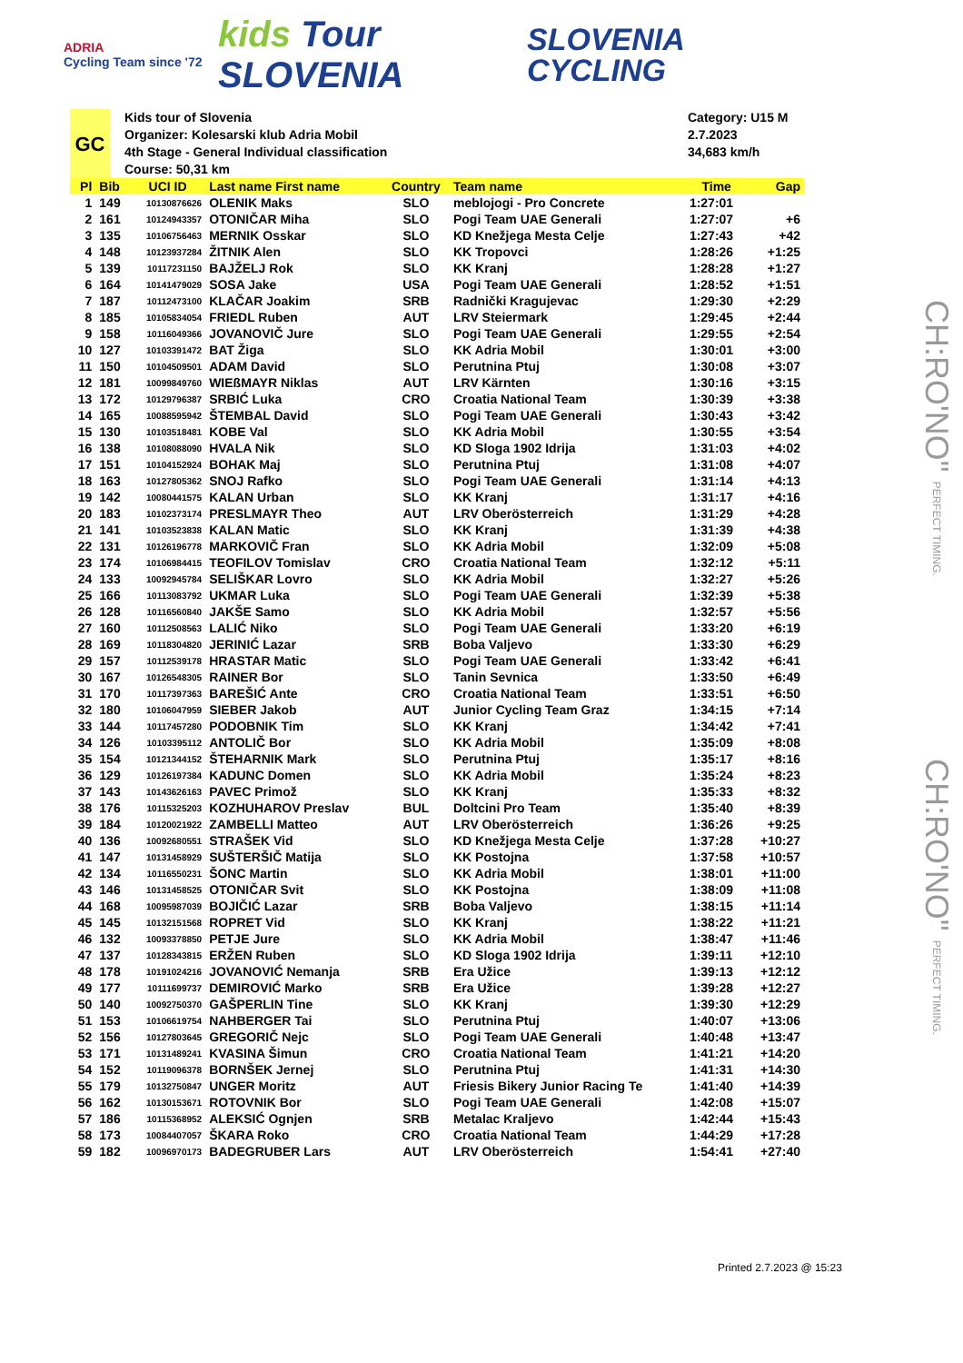ADRIA
Cycling Team since '72
kids Tour SLOVENIA
SLOVENIA
CYCLING
GC
Kids tour of Slovenia
Organizer: Kolesarski klub Adria Mobil
4th Stage - General Individual classification
Course: 50,31 km
Category: U15 M
2.7.2023
34,683 km/h
| Pl | Bib | UCI ID | Last name First name | Country | Team name | Time | Gap |
| --- | --- | --- | --- | --- | --- | --- | --- |
| 1 | 149 | 10130876626 | OLENIK Maks | SLO | meblojogi - Pro Concrete | 1:27:01 | |
| 2 | 161 | 10124943357 | OTONIČAR Miha | SLO | Pogi Team UAE Generali | 1:27:07 | +6 |
| 3 | 135 | 10106756463 | MERNIK Osskar | SLO | KD Knežjega Mesta Celje | 1:27:43 | +42 |
| 4 | 148 | 10123937284 | ŽITNIK Alen | SLO | KK Tropovci | 1:28:26 | +1:25 |
| 5 | 139 | 10117231150 | BAJŽELJ Rok | SLO | KK Kranj | 1:28:28 | +1:27 |
| 6 | 164 | 10141479029 | SOSA Jake | USA | Pogi Team UAE Generali | 1:28:52 | +1:51 |
| 7 | 187 | 10112473100 | KLAČAR Joakim | SRB | Radnički Kragujevac | 1:29:30 | +2:29 |
| 8 | 185 | 10105834054 | FRIEDL Ruben | AUT | LRV Steiermark | 1:29:45 | +2:44 |
| 9 | 158 | 10116049366 | JOVANOVIČ Jure | SLO | Pogi Team UAE Generali | 1:29:55 | +2:54 |
| 10 | 127 | 10103391472 | BAT Žiga | SLO | KK Adria Mobil | 1:30:01 | +3:00 |
| 11 | 150 | 10104509501 | ADAM David | SLO | Perutnina Ptuj | 1:30:08 | +3:07 |
| 12 | 181 | 10099849760 | WIEßMAYR Niklas | AUT | LRV Kärnten | 1:30:16 | +3:15 |
| 13 | 172 | 10129796387 | SRBIĆ Luka | CRO | Croatia National Team | 1:30:39 | +3:38 |
| 14 | 165 | 10088595942 | ŠTEMBAL David | SLO | Pogi Team UAE Generali | 1:30:43 | +3:42 |
| 15 | 130 | 10103518481 | KOBE Val | SLO | KK Adria Mobil | 1:30:55 | +3:54 |
| 16 | 138 | 10108088090 | HVALA Nik | SLO | KD Sloga 1902 Idrija | 1:31:03 | +4:02 |
| 17 | 151 | 10104152924 | BOHAK Maj | SLO | Perutnina Ptuj | 1:31:08 | +4:07 |
| 18 | 163 | 10127805362 | SNOJ Rafko | SLO | Pogi Team UAE Generali | 1:31:14 | +4:13 |
| 19 | 142 | 10080441575 | KALAN Urban | SLO | KK Kranj | 1:31:17 | +4:16 |
| 20 | 183 | 10102373174 | PRESLMAYR Theo | AUT | LRV Oberösterreich | 1:31:29 | +4:28 |
| 21 | 141 | 10103523838 | KALAN Matic | SLO | KK Kranj | 1:31:39 | +4:38 |
| 22 | 131 | 10126196778 | MARKOVIČ Fran | SLO | KK Adria Mobil | 1:32:09 | +5:08 |
| 23 | 174 | 10106984415 | TEOFILOV Tomislav | CRO | Croatia National Team | 1:32:12 | +5:11 |
| 24 | 133 | 10092945784 | SELIŠKAR Lovro | SLO | KK Adria Mobil | 1:32:27 | +5:26 |
| 25 | 166 | 10113083792 | UKMAR Luka | SLO | Pogi Team UAE Generali | 1:32:39 | +5:38 |
| 26 | 128 | 10116560840 | JAKŠE Samo | SLO | KK Adria Mobil | 1:32:57 | +5:56 |
| 27 | 160 | 10112508563 | LALIĆ Niko | SLO | Pogi Team UAE Generali | 1:33:20 | +6:19 |
| 28 | 169 | 10118304820 | JERINIĆ Lazar | SRB | Boba Valjevo | 1:33:30 | +6:29 |
| 29 | 157 | 10112539178 | HRASTAR Matic | SLO | Pogi Team UAE Generali | 1:33:42 | +6:41 |
| 30 | 167 | 10126548305 | RAINER Bor | SLO | Tanin Sevnica | 1:33:50 | +6:49 |
| 31 | 170 | 10117397363 | BAREŠIĆ Ante | CRO | Croatia National Team | 1:33:51 | +6:50 |
| 32 | 180 | 10106047959 | SIEBER Jakob | AUT | Junior Cycling Team Graz | 1:34:15 | +7:14 |
| 33 | 144 | 10117457280 | PODOBNIK Tim | SLO | KK Kranj | 1:34:42 | +7:41 |
| 34 | 126 | 10103395112 | ANTOLIČ Bor | SLO | KK Adria Mobil | 1:35:09 | +8:08 |
| 35 | 154 | 10121344152 | ŠTEHARNIK Mark | SLO | Perutnina Ptuj | 1:35:17 | +8:16 |
| 36 | 129 | 10126197384 | KADUNC Domen | SLO | KK Adria Mobil | 1:35:24 | +8:23 |
| 37 | 143 | 10143626163 | PAVEC Primož | SLO | KK Kranj | 1:35:33 | +8:32 |
| 38 | 176 | 10115325203 | KOZHUHAROV Preslav | BUL | Doltcini Pro Team | 1:35:40 | +8:39 |
| 39 | 184 | 10120021922 | ZAMBELLI Matteo | AUT | LRV Oberösterreich | 1:36:26 | +9:25 |
| 40 | 136 | 10092680551 | STRAŠEK Vid | SLO | KD Knežjega Mesta Celje | 1:37:28 | +10:27 |
| 41 | 147 | 10131458929 | SUŠTERŠIČ Matija | SLO | KK Postojna | 1:37:58 | +10:57 |
| 42 | 134 | 10116550231 | ŠONC Martin | SLO | KK Adria Mobil | 1:38:01 | +11:00 |
| 43 | 146 | 10131458525 | OTONIČAR Svit | SLO | KK Postojna | 1:38:09 | +11:08 |
| 44 | 168 | 10095987039 | BOJIČIĆ Lazar | SRB | Boba Valjevo | 1:38:15 | +11:14 |
| 45 | 145 | 10132151568 | ROPRET Vid | SLO | KK Kranj | 1:38:22 | +11:21 |
| 46 | 132 | 10093378850 | PETJE Jure | SLO | KK Adria Mobil | 1:38:47 | +11:46 |
| 47 | 137 | 10128343815 | ERŽEN Ruben | SLO | KD Sloga 1902 Idrija | 1:39:11 | +12:10 |
| 48 | 178 | 10191024216 | JOVANOVIĆ Nemanja | SRB | Era Užice | 1:39:13 | +12:12 |
| 49 | 177 | 10111699737 | DEMIROVIĆ Marko | SRB | Era Užice | 1:39:28 | +12:27 |
| 50 | 140 | 10092750370 | GAŠPERLIN Tine | SLO | KK Kranj | 1:39:30 | +12:29 |
| 51 | 153 | 10106619754 | NAHBERGER Tai | SLO | Perutnina Ptuj | 1:40:07 | +13:06 |
| 52 | 156 | 10127803645 | GREGORIČ Nejc | SLO | Pogi Team UAE Generali | 1:40:48 | +13:47 |
| 53 | 171 | 10131489241 | KVASINA Šimun | CRO | Croatia National Team | 1:41:21 | +14:20 |
| 54 | 152 | 10119096378 | BORNŠEK Jernej | SLO | Perutnina Ptuj | 1:41:31 | +14:30 |
| 55 | 179 | 10132750847 | UNGER Moritz | AUT | Friesis Bikery Junior Racing Te | 1:41:40 | +14:39 |
| 56 | 162 | 10130153671 | ROTOVNIK Bor | SLO | Pogi Team UAE Generali | 1:42:08 | +15:07 |
| 57 | 186 | 10115368952 | ALEKSIĆ Ognjen | SRB | Metalac Kraljevo | 1:42:44 | +15:43 |
| 58 | 173 | 10084407057 | ŠKARA Roko | CRO | Croatia National Team | 1:44:29 | +17:28 |
| 59 | 182 | 10096970173 | BADEGRUBER Lars | AUT | LRV Oberösterreich | 1:54:41 | +27:40 |
CH:RO'NO" PERFECT TIMING.
CH:RO'NO" PERFECT TIMING.
Printed 2.7.2023 @ 15:23